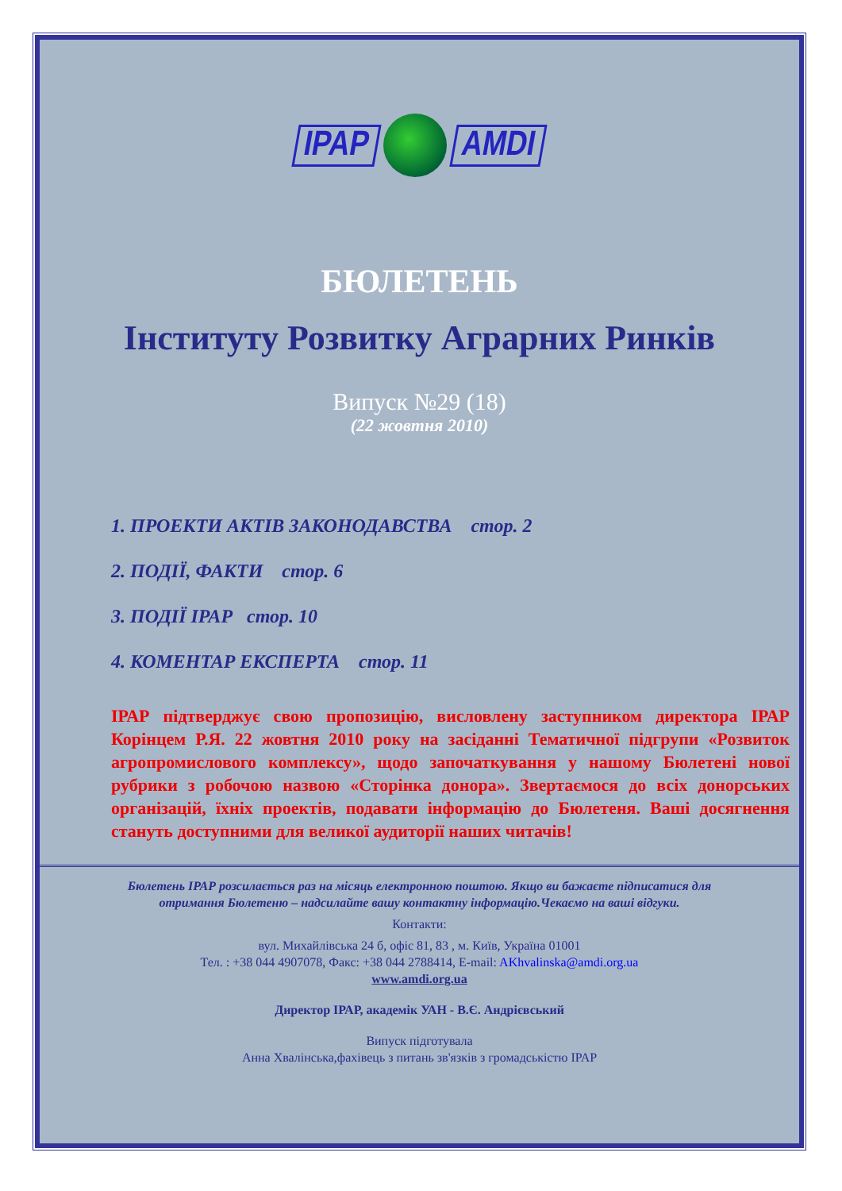IPAP AMDI
БЮЛЕТЕНЬ
Інституту Розвитку Аграрних Ринків
Випуск №29 (18)
(22 жовтня 2010)
1. ПРОЕКТИ АКТІВ ЗАКОНОДАВСТВА стор. 2
2. ПОДІЇ, ФАКТИ стор. 6
3. ПОДІЇ ІРАР стор. 10
4. КОМЕНТАР ЕКСПЕРТА стор. 11
ІРАР підтверджує свою пропозицію, висловлену заступником директора ІРАР Корінцем Р.Я. 22 жовтня 2010 року на засіданні Тематичної підгрупи «Розвиток агропромислового комплексу», щодо започаткування у нашому Бюлетені нової рубрики з робочою назвою «Сторінка донора». Звертаємося до всіх донорських організацій, їхніх проектів, подавати інформацію до Бюлетеня. Ваші досягнення стануть доступними для великої аудиторії наших читачів!
Бюлетень ІРАР розсилається раз на місяць електронною поштою. Якщо ви бажаєте підписатися для
отримання Бюлетеню – надсилайте вашу контактну інформацію.Чекаємо на ваші відгуки.
Контакти:
вул. Михайлівська 24 б, офіс 81, 83 , м. Київ, Україна 01001
Тел. : +38 044 4907078, Факс: +38 044 2788414, E-mail: AKhvalinska@amdi.org.ua
www.amdi.org.ua
Директор ІРАР, академік УАН - В.Є. Андрієвський
Випуск підготувала
Анна Хвалінська,фахівець з питань зв'язків з громадськістю ІРАР